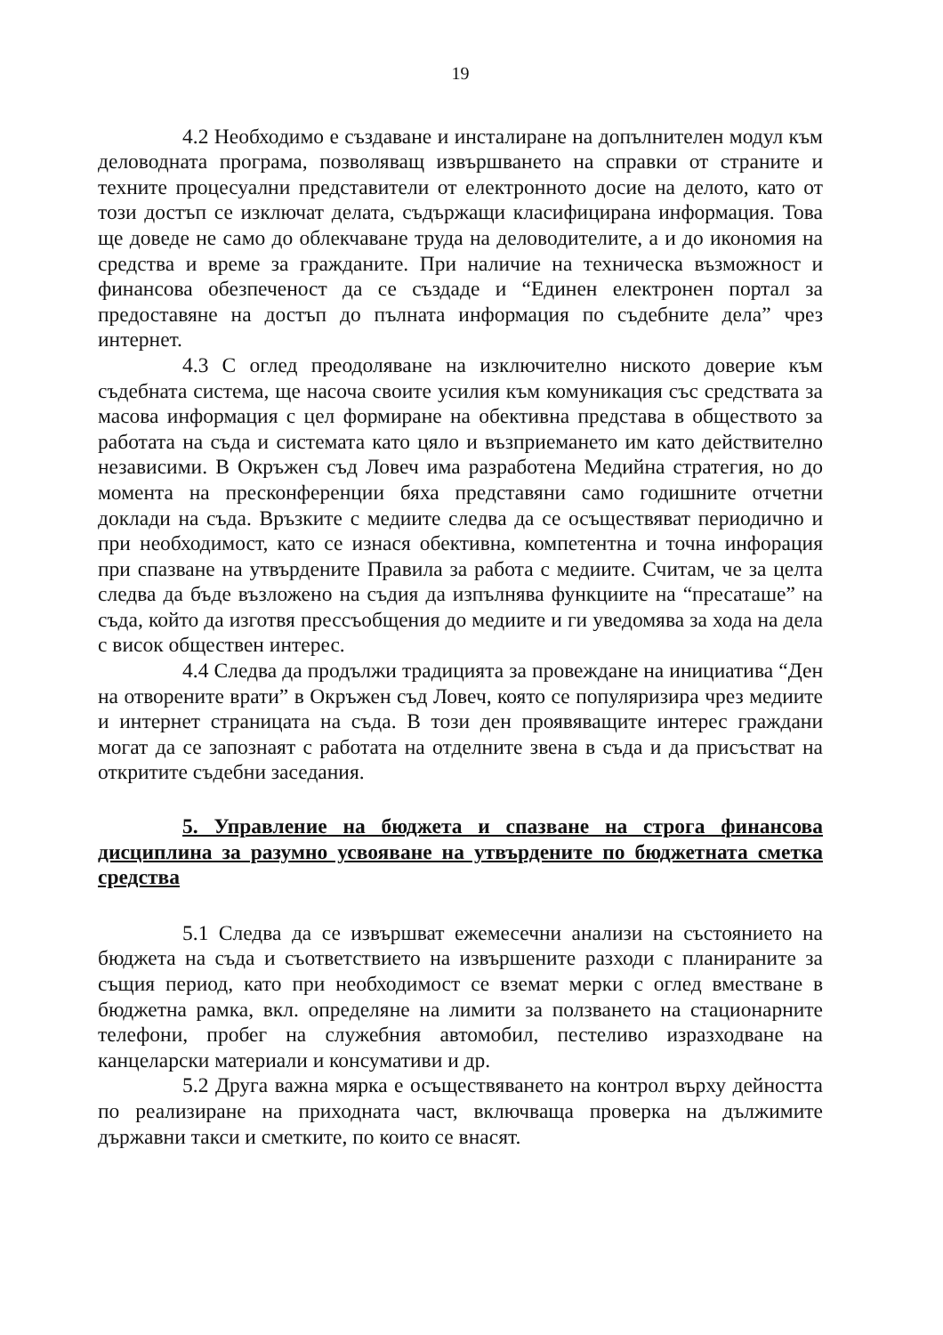19
4.2 Необходимо е създаване и инсталиране на допълнителен модул към деловодната програма, позволяващ извършването на справки от страните и техните процесуални представители от електронното досие на делото, като от този достъп се изключат делата, съдържащи класифицирана информация. Това ще доведе не само до облекчаване труда на деловодителите, а и до икономия на средства и време за гражданите. При наличие на техническа възможност и финансова обезпеченост да се създаде и “Единен електронен портал за предоставяне на достъп до пълната информация по съдебните дела” чрез интернет.
4.3 С оглед преодоляване на изключително ниското доверие към съдебната система, ще насоча своите усилия към комуникация със средствата за масова информация с цел формиране на обективна представа в обществото за работата на съда и системата като цяло и възприемането им като действително независими. В Окръжен съд Ловеч има разработена Медийна стратегия, но до момента на пресконференции бяха представяни само годишните отчетни доклади на съда. Връзките с медиите следва да се осъществяват периодично и при необходимост, като се изнася обективна, компетентна и точна инфорация при спазване на утвърдените Правила за работа с медиите. Считам, че за целта следва да бъде възложено на съдия да изпълнява функциите на “пресаташе” на съда, който да изготвя прессъобщения до медиите и ги уведомява за хода на дела с висок обществен интерес.
4.4 Следва да продължи традицията за провеждане на инициатива “Ден на отворените врати” в Окръжен съд Ловеч, която се популяризира чрез медиите и интернет страницата на съда. В този ден проявяващите интерес граждани могат да се запознаят с работата на отделните звена в съда и да присъстват на откритите съдебни заседания.
5. Управление на бюджета и спазване на строга финансова дисциплина за разумно усвояване на утвърдените по бюджетната сметка средства
5.1 Следва да се извършват ежемесечни анализи на състоянието на бюджета на съда и съответствието на извършените разходи с планираните за същия период, като при необходимост се вземат мерки с оглед вместване в бюджетна рамка, вкл. определяне на лимити за ползването на стационарните телефони, пробег на служебния автомобил, пестеливо изразходване на канцеларски материали и консумативи и др.
5.2 Друга важна мярка е осъществяването на контрол върху дейността по реализиране на приходната част, включваща проверка на дължимите държавни такси и сметките, по които се внасят.